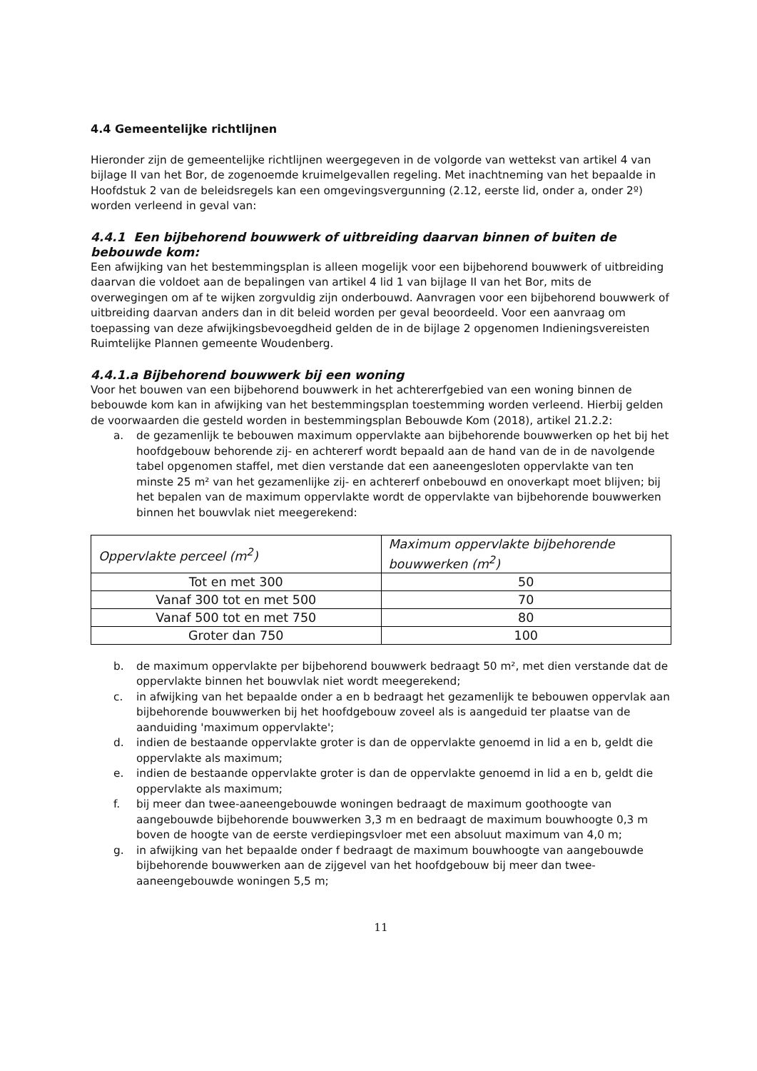4.4 Gemeentelijke richtlijnen
Hieronder zijn de gemeentelijke richtlijnen weergegeven in de volgorde van wettekst van artikel 4 van bijlage II van het Bor, de zogenoemde kruimelgevallen regeling. Met inachtneming van het bepaalde in Hoofdstuk 2 van de beleidsregels kan een omgevingsvergunning (2.12, eerste lid, onder a, onder 2º) worden verleend in geval van:
4.4.1 Een bijbehorend bouwwerk of uitbreiding daarvan binnen of buiten de bebouwde kom:
Een afwijking van het bestemmingsplan is alleen mogelijk voor een bijbehorend bouwwerk of uitbreiding daarvan die voldoet aan de bepalingen van artikel 4 lid 1 van bijlage II van het Bor, mits de overwegingen om af te wijken zorgvuldig zijn onderbouwd. Aanvragen voor een bijbehorend bouwwerk of uitbreiding daarvan anders dan in dit beleid worden per geval beoordeeld. Voor een aanvraag om toepassing van deze afwijkingsbevoegdheid gelden de in de bijlage 2 opgenomen Indieningsvereisten Ruimtelijke Plannen gemeente Woudenberg.
4.4.1.a Bijbehorend bouwwerk bij een woning
Voor het bouwen van een bijbehorend bouwwerk in het achtererfgebied van een woning binnen de bebouwde kom kan in afwijking van het bestemmingsplan toestemming worden verleend. Hierbij gelden de voorwaarden die gesteld worden in bestemmingsplan Bebouwde Kom (2018), artikel 21.2.2:
a. de gezamenlijk te bebouwen maximum oppervlakte aan bijbehorende bouwwerken op het bij het hoofdgebouw behorende zij- en achtererf wordt bepaald aan de hand van de in de navolgende tabel opgenomen staffel, met dien verstande dat een aaneengesloten oppervlakte van ten minste 25 m² van het gezamenlijke zij- en achtererf onbebouwd en onoverkapt moet blijven; bij het bepalen van de maximum oppervlakte wordt de oppervlakte van bijbehorende bouwwerken binnen het bouwvlak niet meegerekend:
| Oppervlakte perceel (m<sup>2</sup>) | Maximum oppervlakte bijbehorende bouwwerken (m<sup>2</sup>) |
| Tot en met 300 | 50 |
| Vanaf 300 tot en met 500 | 70 |
| Vanaf 500 tot en met 750 | 80 |
| Groter dan 750 | 100 |
b. de maximum oppervlakte per bijbehorend bouwwerk bedraagt 50 m², met dien verstande dat de oppervlakte binnen het bouwvlak niet wordt meegerekend;
c. in afwijking van het bepaalde onder a en b bedraagt het gezamenlijk te bebouwen oppervlak aan bijbehorende bouwwerken bij het hoofdgebouw zoveel als is aangeduid ter plaatse van de aanduiding 'maximum oppervlakte';
d. indien de bestaande oppervlakte groter is dan de oppervlakte genoemd in lid a en b, geldt die oppervlakte als maximum;
e. indien de bestaande oppervlakte groter is dan de oppervlakte genoemd in lid a en b, geldt die oppervlakte als maximum;
f. bij meer dan twee-aaneengebouwde woningen bedraagt de maximum goothoogte van aangebouwde bijbehorende bouwwerken 3,3 m en bedraagt de maximum bouwhoogte 0,3 m boven de hoogte van de eerste verdiepingsvloer met een absoluut maximum van 4,0 m;
g. in afwijking van het bepaalde onder f bedraagt de maximum bouwhoogte van aangebouwde bijbehorende bouwwerken aan de zijgevel van het hoofdgebouw bij meer dan twee-aaneengebouwde woningen 5,5 m;
11